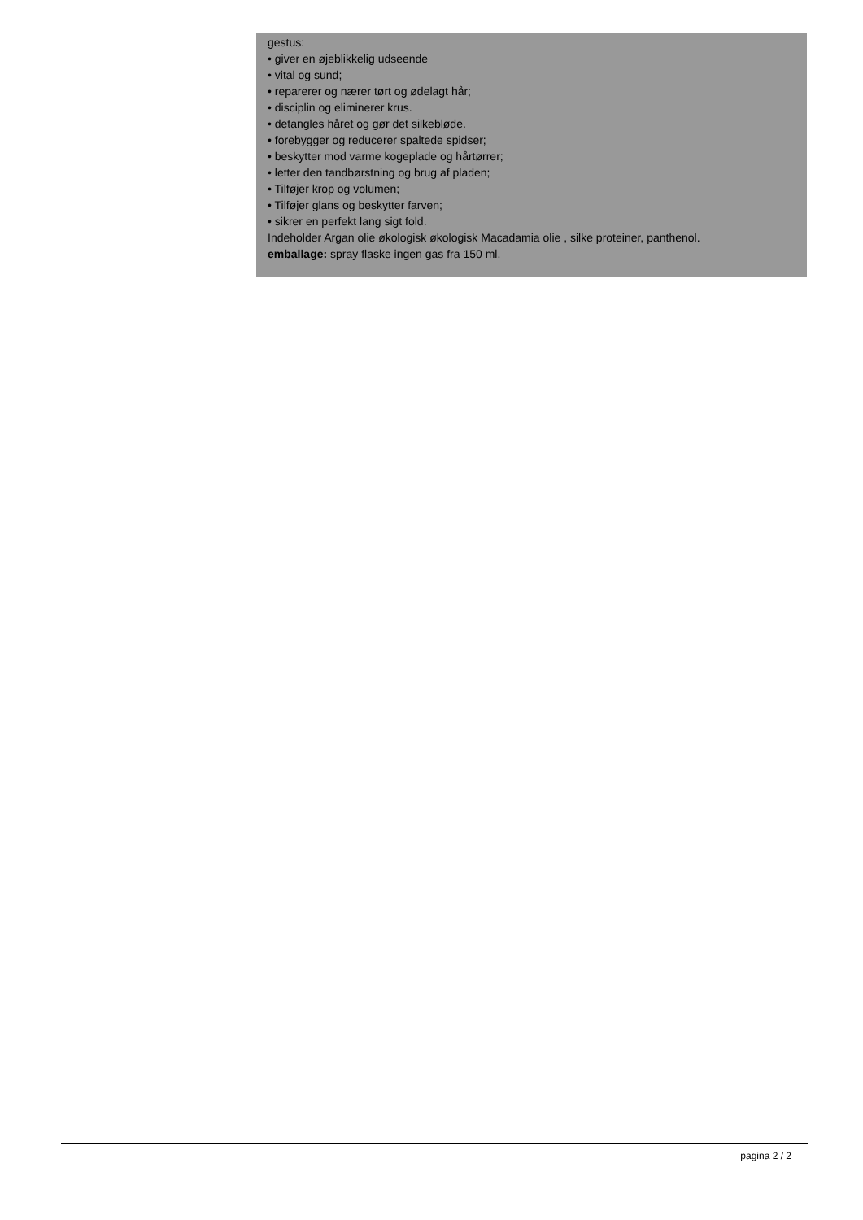gestus:
• giver en øjeblikkelig udseende
• vital og sund;
• reparerer og nærer tørt og ødelagt hår;
• disciplin og eliminerer krus.
• detangles håret og gør det silkebløde.
• forebygger og reducerer spaltede spidser;
• beskytter mod varme kogeplade og hårtørrer;
• letter den tandbørstning og brug af pladen;
• Tilføjer krop og volumen;
• Tilføjer glans og beskytter farven;
• sikrer en perfekt lang sigt fold.
Indeholder Argan olie økologisk økologisk Macadamia olie , silke proteiner, panthenol.
emballage: spray flaske ingen gas fra 150 ml.
pagina 2 / 2